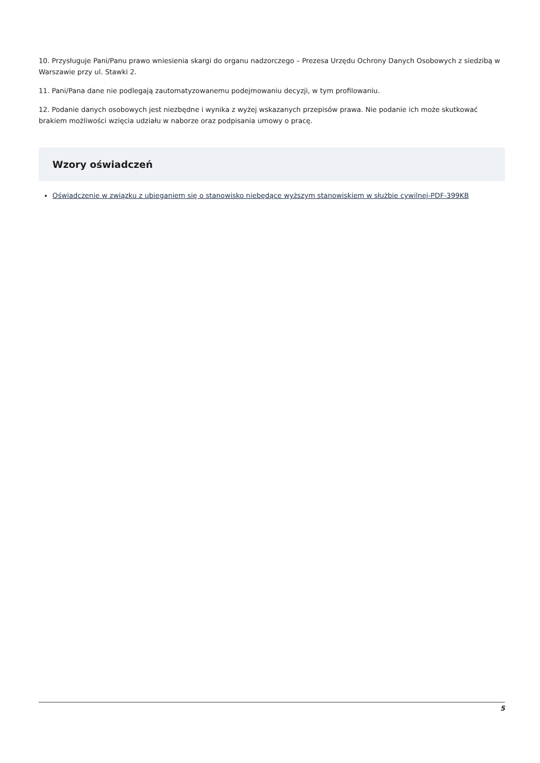10. Przysługuje Pani/Panu prawo wniesienia skargi do organu nadzorczego – Prezesa Urzędu Ochrony Danych Osobowych z siedzibą w Warszawie przy ul. Stawki 2.
11. Pani/Pana dane nie podlegają zautomatyzowanemu podejmowaniu decyzji, w tym profilowaniu.
12. Podanie danych osobowych jest niezbędne i wynika z wyżej wskazanych przepisów prawa. Nie podanie ich może skutkować brakiem możliwości wzięcia udziału w naborze oraz podpisania umowy o pracę.
Wzory oświadczeń
Oświadczenie w związku z ubieganiem się o stanowisko niebędące wyższym stanowiskiem w służbie cywilnej-PDF-399KB
5